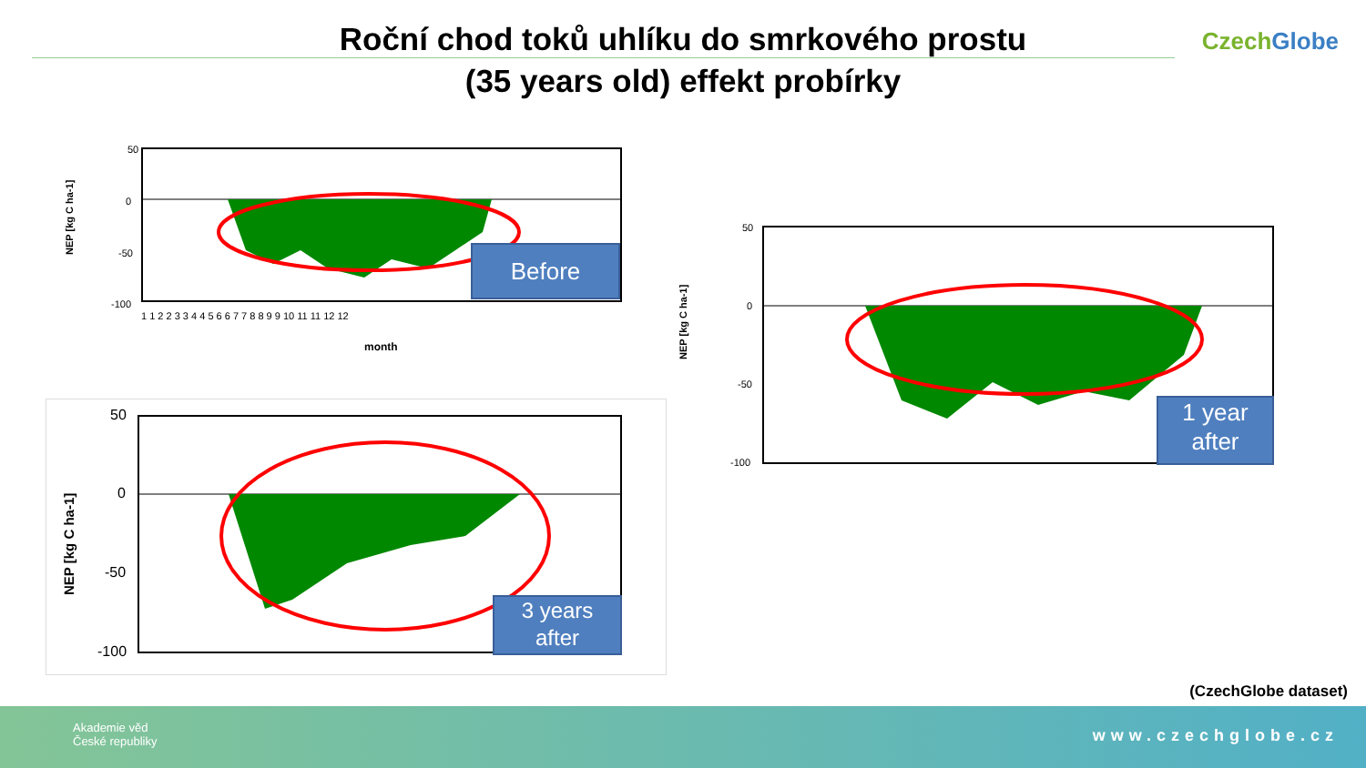Roční chod toků uhlíku do smrkového prostu
(35 years old) effekt probírky
Czech Globe
NEP [kg C ha-1]
50
0
-50
-100
month
1 1 2 2 3 3 4 4 5 6 6 7 7 8 8 9 9 10 11 11 12 12
Before
NEP [kg C ha-1]
50
0
-50
-100
1 year
after
NEP [kg C ha-1]
50
0
-50
-100
3 years
after
(CzechGlobe dataset)
Akademie věd
České republiky
www.czechglobe.cz